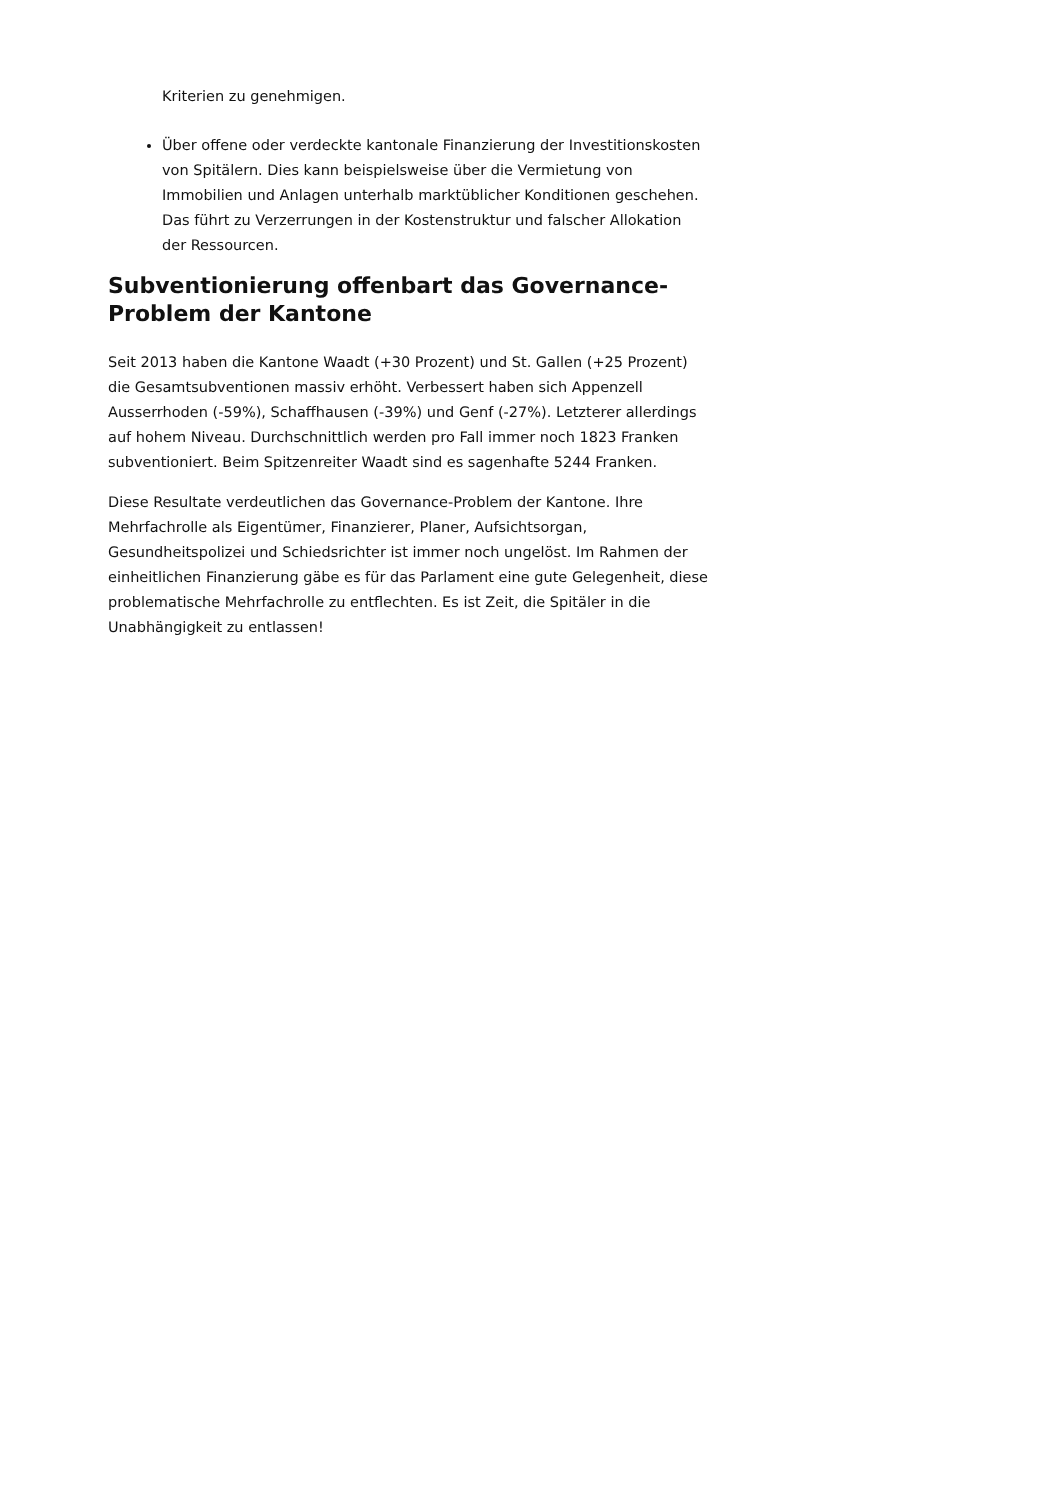Kriterien zu genehmigen.
Über offene oder verdeckte kantonale Finanzierung der Investitionskosten von Spitälern. Dies kann beispielsweise über die Vermietung von Immobilien und Anlagen unterhalb marktüblicher Konditionen geschehen. Das führt zu Verzerrungen in der Kostenstruktur und falscher Allokation der Ressourcen.
Subventionierung offenbart das Governance-Problem der Kantone
Seit 2013 haben die Kantone Waadt (+30 Prozent) und St. Gallen (+25 Prozent) die Gesamtsubventionen massiv erhöht. Verbessert haben sich Appenzell Ausserrhoden (-59%), Schaffhausen (-39%) und Genf (-27%). Letzterer allerdings auf hohem Niveau. Durchschnittlich werden pro Fall immer noch 1823 Franken subventioniert. Beim Spitzenreiter Waadt sind es sagenhafte 5244 Franken.
Diese Resultate verdeutlichen das Governance-Problem der Kantone. Ihre Mehrfachrolle als Eigentümer, Finanzierer, Planer, Aufsichtsorgan, Gesundheitspolizei und Schiedsrichter ist immer noch ungelöst. Im Rahmen der einheitlichen Finanzierung gäbe es für das Parlament eine gute Gelegenheit, diese problematische Mehrfachrolle zu entflechten. Es ist Zeit, die Spitäler in die Unabhängigkeit zu entlassen!